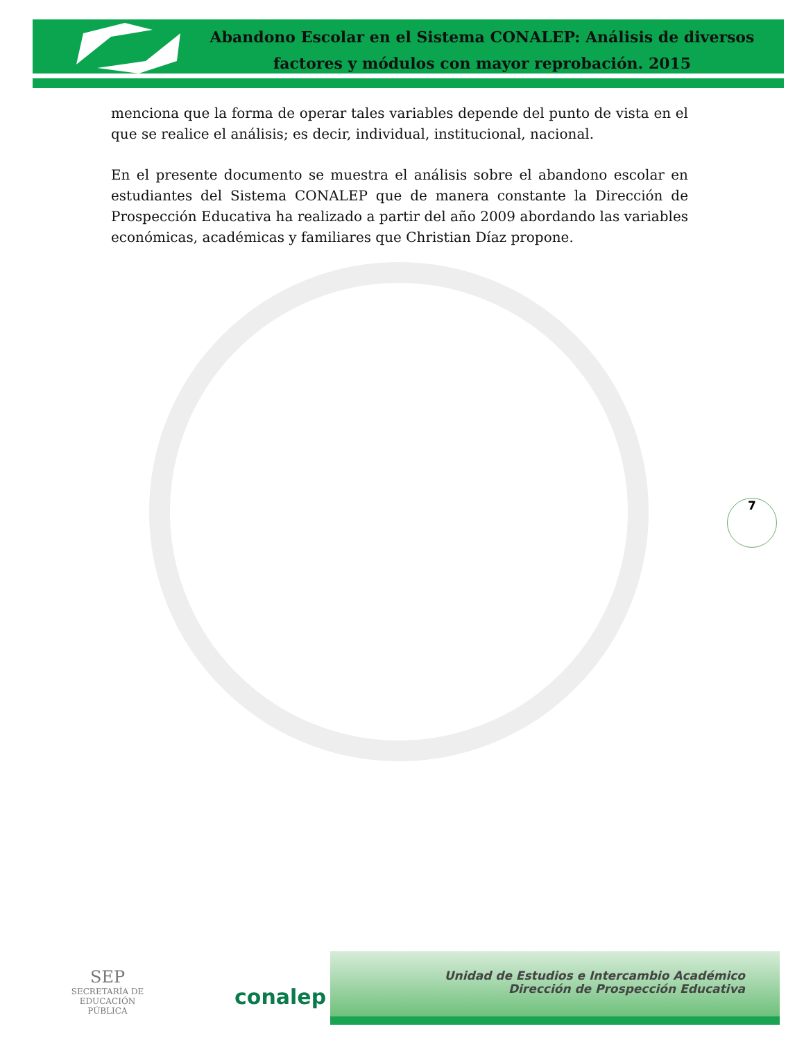Abandono Escolar en el Sistema CONALEP: Análisis de diversos
factores y módulos con mayor reprobación. 2015
menciona que la forma de operar tales variables depende del punto de vista en el que se realice el análisis; es decir, individual, institucional, nacional.
En el presente documento se muestra el análisis sobre el abandono escolar en estudiantes del Sistema CONALEP que de manera constante la Dirección de Prospección Educativa ha realizado a partir del año 2009 abordando las variables económicas, académicas y familiares que Christian Díaz propone.
7
SEP
SECRETARÍA DE
EDUCACIÓN PÚBLICA
conalep
Unidad de Estudios e Intercambio Académico
Dirección de Prospección Educativa